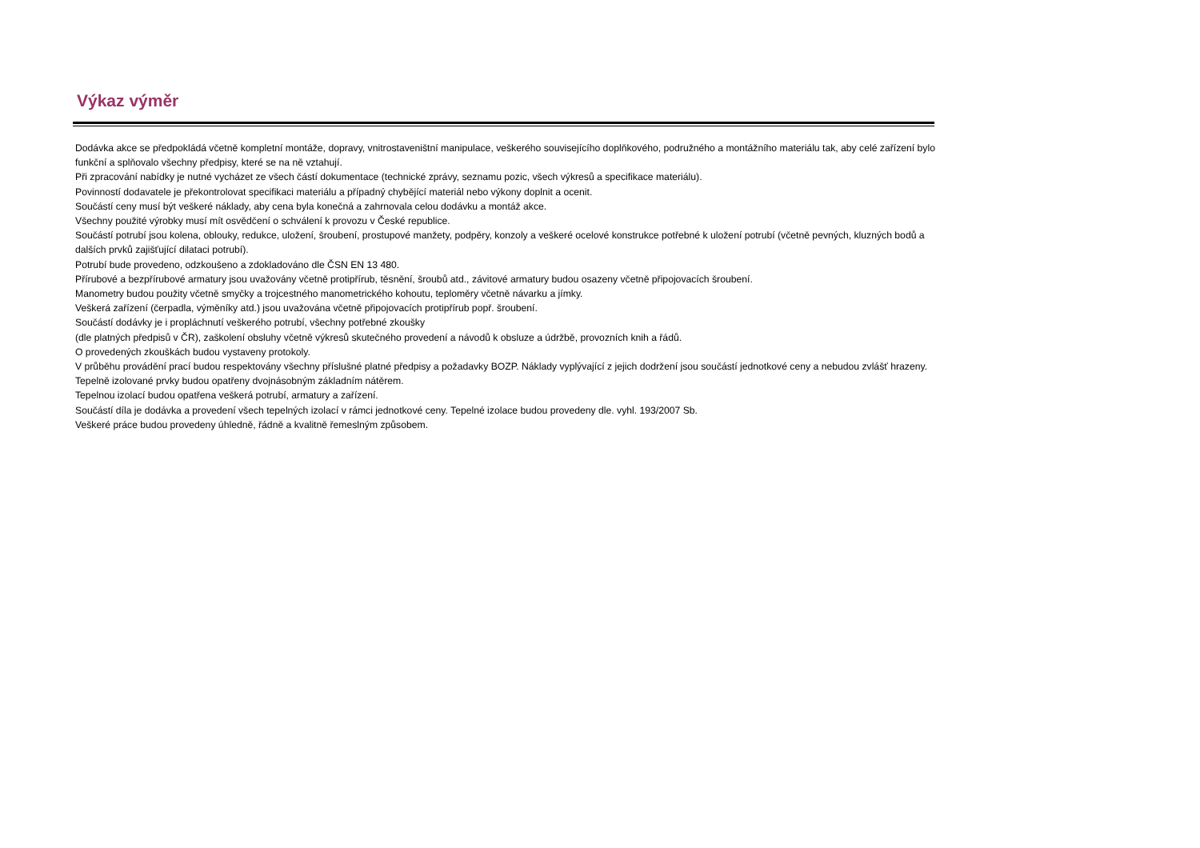Výkaz výměr
Dodávka akce se předpokládá včetně kompletní montáže, dopravy, vnitrostaveništní manipulace, veškerého souvisejícího doplňkového, podružného a montážního materiálu tak, aby celé zařízení bylo funkční a splňovalo všechny předpisy, které se na ně vztahují.
Při zpracování nabídky je nutné vycházet ze všech částí dokumentace (technické zprávy, seznamu pozic, všech výkresů a specifikace materiálu).
Povinností dodavatele je překontrolovat specifikaci materiálu a případný chybějící materiál nebo výkony doplnit a ocenit.
Součástí ceny musí být veškeré náklady, aby cena byla konečná a zahrnovala celou dodávku a montáž akce.
Všechny použité výrobky musí mít osvědčení o schválení k provozu v České republice.
Součástí potrubí jsou kolena, oblouky, redukce, uložení, šroubení, prostupové manžety, podpěry, konzoly a veškeré ocelové konstrukce potřebné k uložení potrubí (včetně pevných, kluzných bodů a dalších prvků zajišťující dilataci potrubí).
Potrubí bude provedeno, odzkoušeno a zdokladováno dle ČSN EN 13 480.
Přírubové a bezpřírubové armatury jsou uvažovány včetně protipřírub, těsnění, šroubů atd., závitové armatury budou osazeny včetně připojovacích šroubení.
Manometry budou použity včetně smyčky a trojcestného manometrického kohoutu, teploměry včetně návarku a jímky.
Veškerá zařízení (čerpadla, výměníky atd.) jsou uvažována včetně připojovacích protipřírub popř. šroubení.
Součástí dodávky je i propláchnutí veškerého potrubí, všechny potřebné zkoušky
(dle platných předpisů v ČR), zaškolení obsluhy včetně výkresů skutečného provedení a návodů k obsluze a údržbě, provozních knih a řádů.
O provedených zkouškách budou vystaveny protokoly.
V průběhu provádění prací budou respektovány všechny příslušné platné předpisy a požadavky BOZP. Náklady vyplývající z jejich dodržení jsou součástí jednotkové ceny a nebudou zvlášť hrazeny.
Tepelně izolované prvky budou opatřeny dvojnásobným základním nátěrem.
Tepelnou izolací budou opatřena veškerá potrubí, armatury a zařízení.
Součástí díla je dodávka a provedení všech tepelných izolací v rámci jednotkové ceny. Tepelné izolace budou provedeny dle. vyhl. 193/2007 Sb.
Veškeré práce budou provedeny úhledně, řádně a kvalitně řemeslným způsobem.